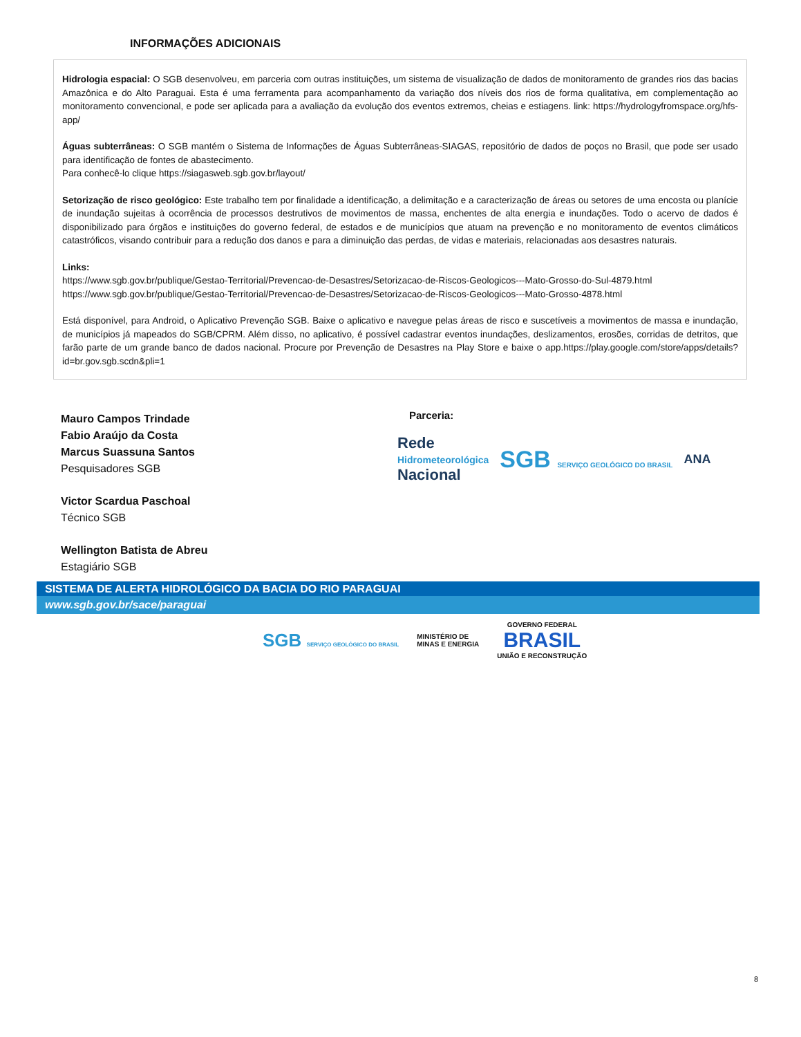INFORMAÇÕES ADICIONAIS
Hidrologia espacial: O SGB desenvolveu, em parceria com outras instituições, um sistema de visualização de dados de monitoramento de grandes rios das bacias Amazônica e do Alto Paraguai. Esta é uma ferramenta para acompanhamento da variação dos níveis dos rios de forma qualitativa, em complementação ao monitoramento convencional, e pode ser aplicada para a avaliação da evolução dos eventos extremos, cheias e estiagens. link: https://hydrologyfromspace.org/hfs-app/
Águas subterrâneas: O SGB mantém o Sistema de Informações de Águas Subterrâneas-SIAGAS, repositório de dados de poços no Brasil, que pode ser usado para identificação de fontes de abastecimento.
Para conhecê-lo clique https://siagasweb.sgb.gov.br/layout/
Setorização de risco geológico: Este trabalho tem por finalidade a identificação, a delimitação e a caracterização de áreas ou setores de uma encosta ou planície de inundação sujeitas à ocorrência de processos destrutivos de movimentos de massa, enchentes de alta energia e inundações. Todo o acervo de dados é disponibilizado para órgãos e instituições do governo federal, de estados e de municípios que atuam na prevenção e no monitoramento de eventos climáticos catastróficos, visando contribuir para a redução dos danos e para a diminuição das perdas, de vidas e materiais, relacionadas aos desastres naturais.
Links:
https://www.sgb.gov.br/publique/Gestao-Territorial/Prevencao-de-Desastres/Setorizacao-de-Riscos-Geologicos---Mato-Grosso-do-Sul-4879.html
https://www.sgb.gov.br/publique/Gestao-Territorial/Prevencao-de-Desastres/Setorizacao-de-Riscos-Geologicos---Mato-Grosso-4878.html
Está disponível, para Android, o Aplicativo Prevenção SGB. Baixe o aplicativo e navegue pelas áreas de risco e suscetíveis a movimentos de massa e inundação, de municípios já mapeados do SGB/CPRM. Além disso, no aplicativo, é possível cadastrar eventos inundações, deslizamentos, erosões, corridas de detritos, que farão parte de um grande banco de dados nacional. Procure por Prevenção de Desastres na Play Store e baixe o app.https://play.google.com/store/apps/details?id=br.gov.sgb.scdn&pli=1
Mauro Campos Trindade
Fabio Araújo da Costa
Marcus Suassuna Santos
Pesquisadores SGB
Victor Scardua Paschoal
Técnico SGB
Wellington Batista de Abreu
Estagiário SGB
Parceria:
Rede
Hidrometeorológica
Nacional
SGB SERVIÇO GEOLÓGICO DO BRASIL
ANA
SISTEMA DE ALERTA HIDROLÓGICO DA BACIA DO RIO PARAGUAI
www.sgb.gov.br/sace/paraguai
SGB SERVIÇO GEOLÓGICO DO BRASIL
MINISTÉRIO DE
MINAS E ENERGIA
GOVERNO FEDERAL
BRASIL
UNIÃO E RECONSTRUÇÃO
8